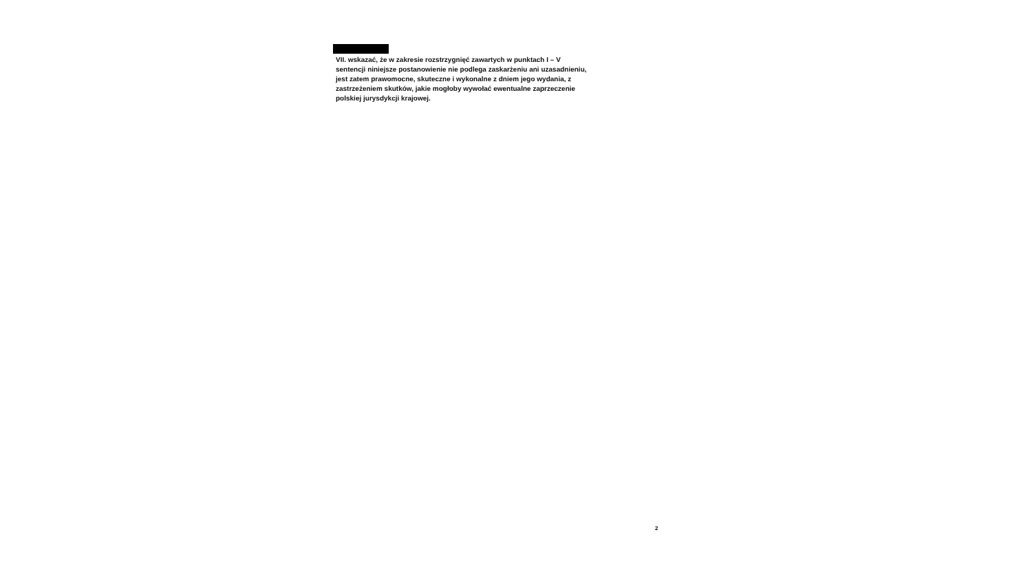VII. wskazać, że w zakresie rozstrzygnięć zawartych w punktach I – V sentencji niniejsze postanowienie nie podlega zaskarżeniu ani uzasadnieniu, jest zatem prawomocne, skuteczne i wykonalne z dniem jego wydania, z zastrzeżeniem skutków, jakie mogłoby wywołać ewentualne zaprzeczenie polskiej jurysdykcji krajowej.
2